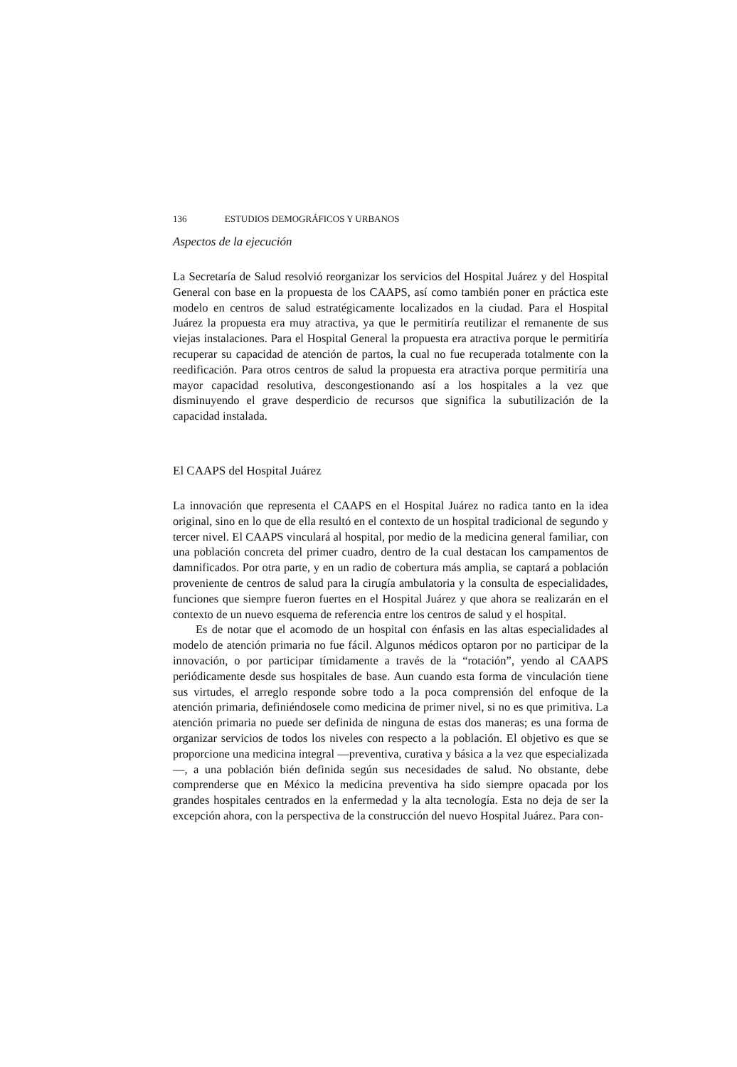136 ESTUDIOS DEMOGRÁFICOS Y URBANOS
Aspectos de la ejecución
La Secretaría de Salud resolvió reorganizar los servicios del Hospital Juárez y del Hospital General con base en la propuesta de los CAAPS, así como también poner en práctica este modelo en centros de salud estratégicamente localizados en la ciudad. Para el Hospital Juárez la propuesta era muy atractiva, ya que le permitiría reutilizar el remanente de sus viejas instalaciones. Para el Hospital General la propuesta era atractiva porque le permitiría recuperar su capacidad de atención de partos, la cual no fue recuperada totalmente con la reedificación. Para otros centros de salud la propuesta era atractiva porque permitiría una mayor capacidad resolutiva, descongestionando así a los hospitales a la vez que disminuyendo el grave desperdicio de recursos que significa la subutilización de la capacidad instalada.
El CAAPS del Hospital Juárez
La innovación que representa el CAAPS en el Hospital Juárez no radica tanto en la idea original, sino en lo que de ella resultó en el contexto de un hospital tradicional de segundo y tercer nivel. El CAAPS vinculará al hospital, por medio de la medicina general familiar, con una población concreta del primer cuadro, dentro de la cual destacan los campamentos de damnificados. Por otra parte, y en un radio de cobertura más amplia, se captará a población proveniente de centros de salud para la cirugía ambulatoria y la consulta de especialidades, funciones que siempre fueron fuertes en el Hospital Juárez y que ahora se realizarán en el contexto de un nuevo esquema de referencia entre los centros de salud y el hospital.
Es de notar que el acomodo de un hospital con énfasis en las altas especialidades al modelo de atención primaria no fue fácil. Algunos médicos optaron por no participar de la innovación, o por participar tímidamente a través de la “rotación”, yendo al CAAPS periódicamente desde sus hospitales de base. Aun cuando esta forma de vinculación tiene sus virtudes, el arreglo responde sobre todo a la poca comprensión del enfoque de la atención primaria, definiéndosele como medicina de primer nivel, si no es que primitiva. La atención primaria no puede ser definida de ninguna de estas dos maneras; es una forma de organizar servicios de todos los niveles con respecto a la población. El objetivo es que se proporcione una medicina integral —preventiva, curativa y básica a la vez que especializada—, a una población bién definida según sus necesidades de salud. No obstante, debe comprenderse que en México la medicina preventiva ha sido siempre opacada por los grandes hospitales centrados en la enfermedad y la alta tecnología. Esta no deja de ser la excepción ahora, con la perspectiva de la construcción del nuevo Hospital Juárez. Para con-